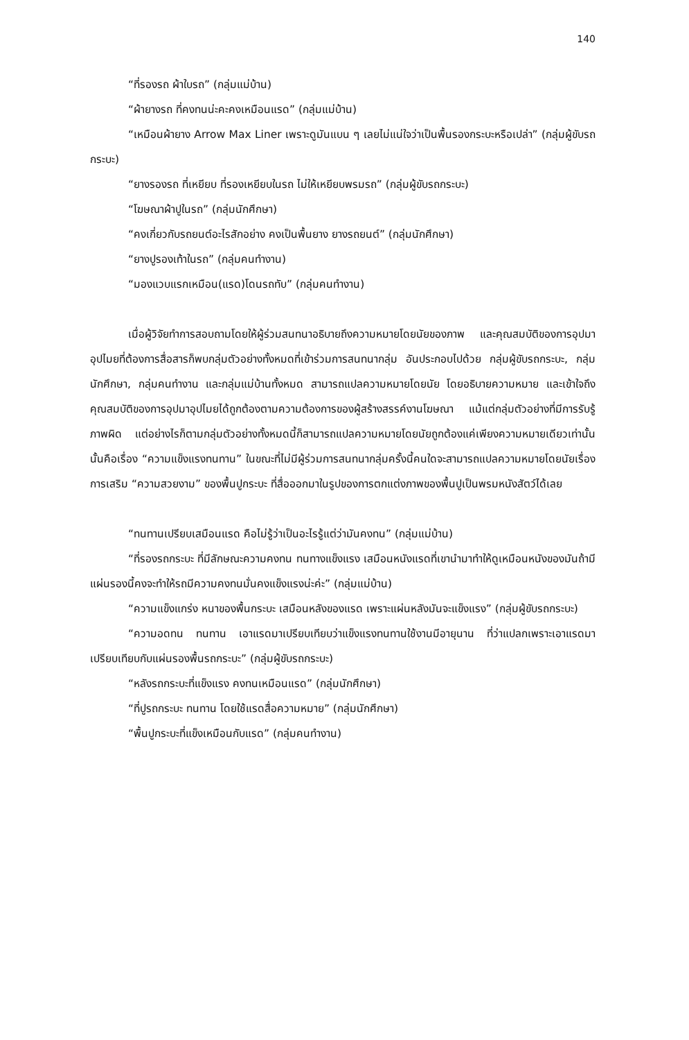140
“ที่รองรถ ผ้าใบรถ” (กลุ่มแม่บ้าน)
“ผ้ายางรถ ที่คงทนน่ะคะคงเหมือนแรด” (กลุ่มแม่บ้าน)
“เหมือนผ้ายาง Arrow Max Liner เพราะดูมันแบน ๆ เลยไม่แน่ใจว่าเป็นพื้นรองกระบะหรือเปล่า” (กลุ่มผู้ขับรถกระบะ)
“ยางรองรถ ที่เหยียบ ที่รองเหยียบในรถ ไม่ให้เหยียบพรมรถ” (กลุ่มผู้ขับรถกระบะ)
“โฆษณาผ้าปูในรถ” (กลุ่มนักศึกษา)
“คงเกี่ยวกับรถยนต์อะไรสักอย่าง คงเป็นพื้นยาง ยางรถยนต์” (กลุ่มนักศึกษา)
“ยางปูรองเท้าในรถ” (กลุ่มคนทำงาน)
“มองแวบแรกเหมือน(แรด)โดนรถทับ” (กลุ่มคนทำงาน)
เมื่อผู้วิจัยทำการสอบถามโดยให้ผู้ร่วมสนทนาอธิบายถึงความหมายโดยนัยของภาพ และคุณสมบัติของการอุปมาอุปไมยที่ต้องการสื่อสารก็พบกลุ่มตัวอย่างทั้งหมดที่เข้าร่วมการสนทนากลุ่ม อันประกอบไปด้วย กลุ่มผู้ขับรถกระบะ, กลุ่มนักศึกษา, กลุ่มคนทำงาน และกลุ่มแม่บ้านทั้งหมด สามารถแปลความหมายโดยนัย โดยอธิบายความหมาย และเข้าใจถึงคุณสมบัติของการอุปมาอุปไมยได้ถูกต้องตามความต้องการของผู้สร้างสรรค์งานโฆษณา แม้แต่กลุ่มตัวอย่างที่มีการรับรู้ภาพผิด แต่อย่างไรก็ตามกลุ่มตัวอย่างทั้งหมดนี้ก็สามารถแปลความหมายโดยนัยถูกต้องแค่เพียงความหมายเดียวเท่านั้นนั้นคือเรื่อง “ความแข็งแรงทนทาน” ในขณะที่ไม่มีผู้ร่วมการสนทนากลุ่มครั้งนี้คนใดจะสามารถแปลความหมายโดยนัยเรื่อง การเสริม “ความสวยงาม” ของพื้นปูกระบะ ที่สื่อออกมาในรูปของการตกแต่งภาพของพื้นปูเป็นพรมหนังสัตว์ได้เลย
“ทนทานเปรียบเสมือนแรด คือไม่รู้ว่าเป็นอะไรรู้แต่ว่ามันคงทน” (กลุ่มแม่บ้าน)
“ที่รองรถกระบะ ที่มีลักษณะความคงทน ทนทางแข็งแรง เสมือนหนังแรดที่เขานำมาทำให้ดูเหมือนหนังของมันถ้ามีแผ่นรองนี้คงจะทำให้รถมีความคงทนมั่นคงแข็งแรงน่ะค่ะ” (กลุ่มแม่บ้าน)
“ความแข็งแกร่ง หนาของพื้นกระบะ เสมือนหลังของแรด เพราะแผ่นหลังมันจะแข็งแรง” (กลุ่มผู้ขับรถกระบะ)
“ความอดทน ทนทาน เอาแรดมาเปรียบเทียบว่าแข็งแรงทนทานใช้งานมีอายุนาน ที่ว่าแปลกเพราะเอาแรดมาเปรียบเทียบกับแผ่นรองพื้นรถกระบะ” (กลุ่มผู้ขับรถกระบะ)
“หลังรถกระบะที่แข็งแรง คงทนเหมือนแรด” (กลุ่มนักศึกษา)
“ที่ปูรถกระบะ ทนทาน โดยใช้แรดสื่อความหมาย” (กลุ่มนักศึกษา)
“พื้นปูกระบะที่แข็งเหมือนกับแรด” (กลุ่มคนทำงาน)